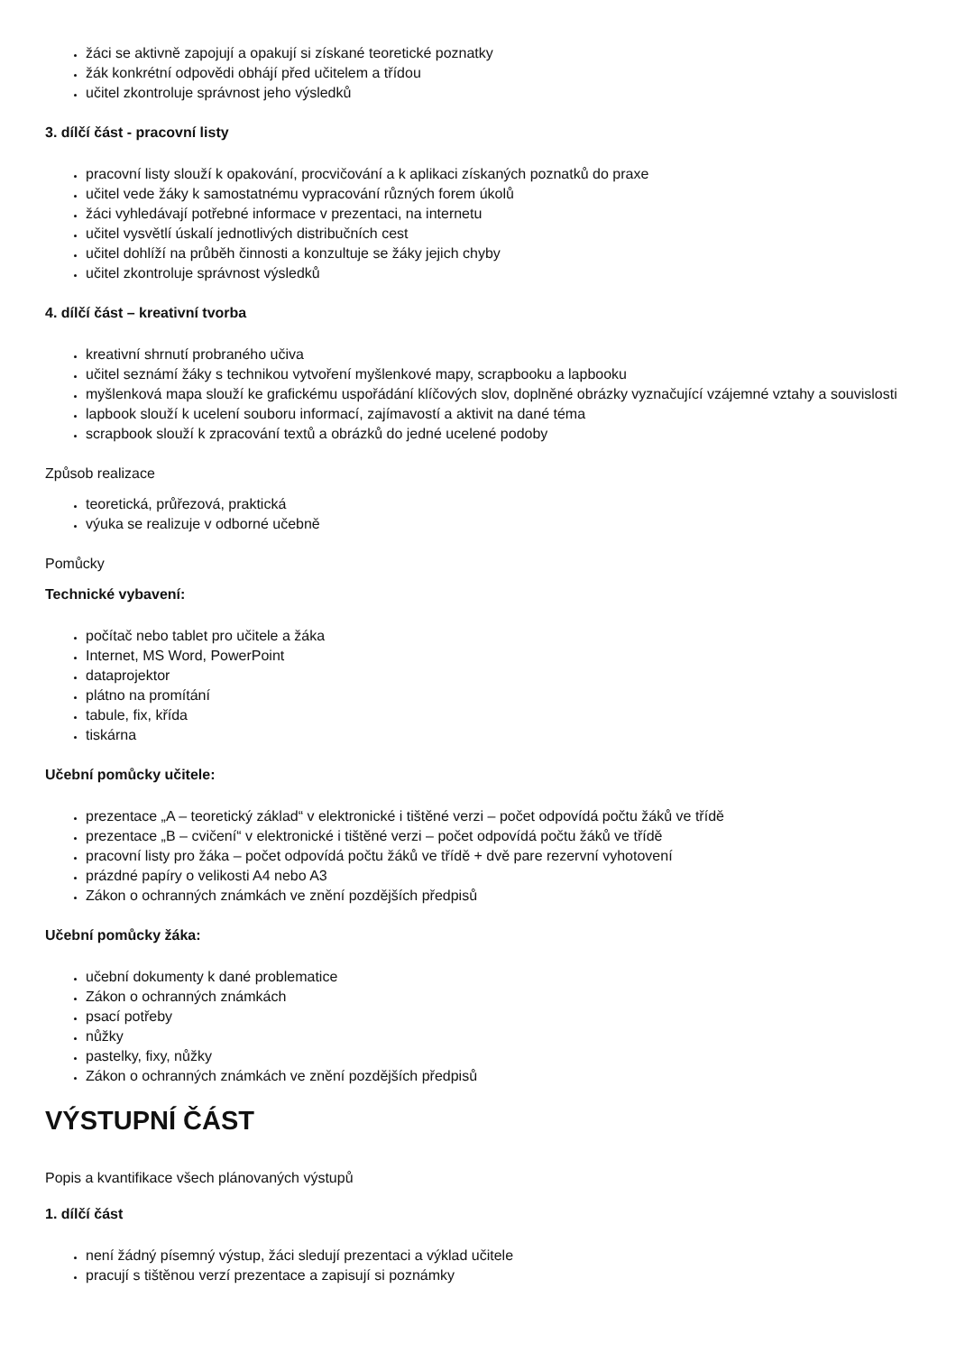žáci se aktivně zapojují a opakují si získané teoretické poznatky
žák konkrétní odpovědi obhájí před učitelem a třídou
učitel zkontroluje správnost jeho výsledků
3. dílčí část - pracovní listy
pracovní listy slouží k opakování, procvičování a k aplikaci získaných poznatků do praxe
učitel vede žáky k samostatnému vypracování různých forem úkolů
žáci vyhledávají potřebné informace v prezentaci, na internetu
učitel vysvětlí úskalí jednotlivých distribučních cest
učitel dohlíží na průběh činnosti a konzultuje se žáky jejich chyby
učitel zkontroluje správnost výsledků
4. dílčí část – kreativní tvorba
kreativní shrnutí probraného učiva
učitel seznámí žáky s technikou vytvoření myšlenkové mapy, scrapbooku a lapbooku
myšlenková mapa slouží ke grafickému uspořádání klíčových slov, doplněné obrázky vyznačující vzájemné vztahy a souvislosti
lapbook slouží k ucelení souboru informací, zajímavostí a aktivit na dané téma
scrapbook slouží k zpracování textů a obrázků do jedné ucelené podoby
Způsob realizace
teoretická, průřezová, praktická
výuka se realizuje v odborné učebně
Pomůcky
Technické vybavení:
počítač nebo tablet pro učitele a žáka
Internet, MS Word, PowerPoint
dataprojektor
plátno na promítání
tabule, fix, křída
tiskárna
Učební pomůcky učitele:
prezentace „A – teoretický základ“ v elektronické i tištěné verzi – počet odpovídá počtu žáků ve třídě
prezentace „B – cvičení“ v elektronické i tištěné verzi – počet odpovídá počtu žáků ve třídě
pracovní listy pro žáka – počet odpovídá počtu žáků ve třídě + dvě pare rezervní vyhotovení
prázdné papíry o velikosti A4 nebo A3
Zákon o ochranných známkách ve znění pozdějších předpisů
Učební pomůcky žáka:
učební dokumenty k dané problematice
Zákon o ochranných známkách
psací potřeby
nůžky
pastelky, fixy, nůžky
Zákon o ochranných známkách ve znění pozdějších předpisů
VÝSTUPNÍ ČÁST
Popis a kvantifikace všech plánovaných výstupů
1. dílčí část
není žádný písemný výstup, žáci sledují prezentaci a výklad učitele
pracují s tištěnou verzí prezentace a zapisují si poznámky